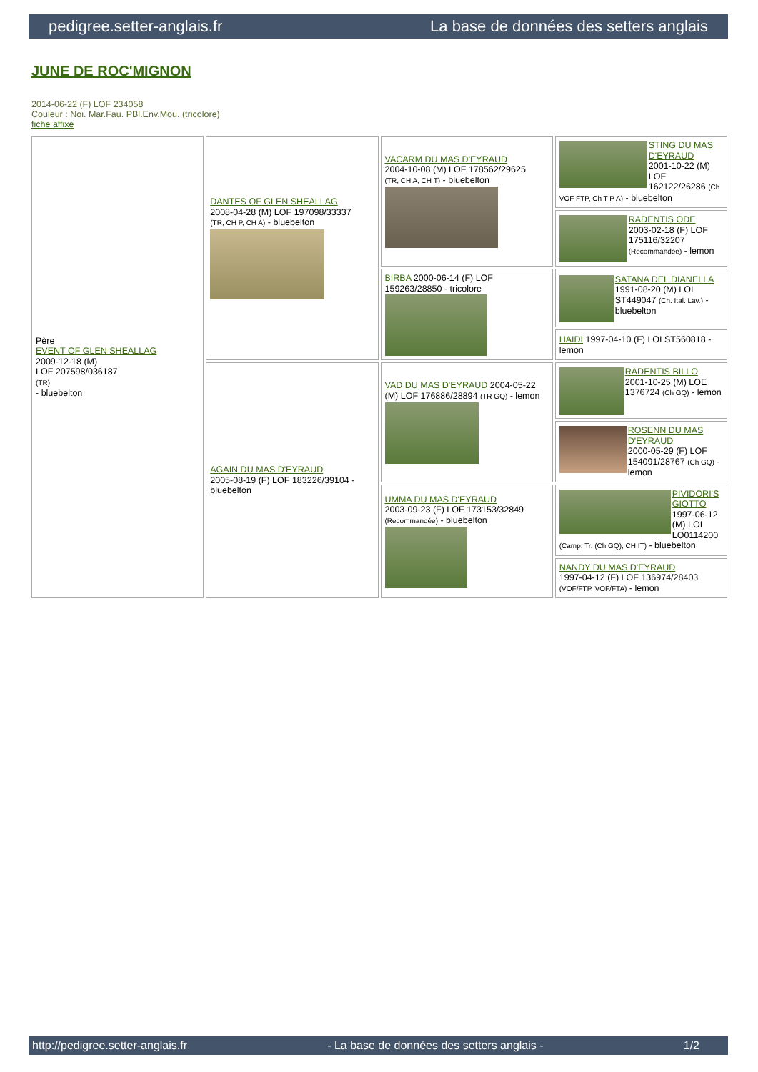pedigree.setter-anglais.fr La base de données des setters anglais
JUNE DE ROC'MIGNON
2014-06-22 (F) LOF 234058
Couleur : Noi. Mar.Fau. PBl.Env.Mou. (tricolore)
fiche affixe
| Père EVENT OF GLEN SHEALLAG 2009-12-18 (M) LOF 207598/036187 (TR) - bluebelton | DANTES OF GLEN SHEALLAG 2008-04-28 (M) LOF 197098/33337 (TR, CH P, CH A) - bluebelton | VACARM DU MAS D'EYRAUD 2004-10-08 (M) LOF 178562/29625 (TR, CH A, CH T) - bluebelton | STING DU MAS D'EYRAUD 2001-10-22 (M) LOF 162122/26286 (Ch VOF FTP, Ch T P A) - bluebelton |
| | | | RADENTIS ODE 2003-02-18 (F) LOF 175116/32207 (Recommandée) - lemon |
| | | BIRBA 2000-06-14 (F) LOF 159263/28850 - tricolore | SATANA DEL DIANELLA 1991-08-20 (M) LOI ST449047 (Ch. Ital. Lav.) - bluebelton |
| | | | HAIDI 1997-04-10 (F) LOI ST560818 - lemon |
| | AGAIN DU MAS D'EYRAUD 2005-08-19 (F) LOF 183226/39104 - bluebelton | VAD DU MAS D'EYRAUD 2004-05-22 (M) LOF 176886/28894 (TR GQ) - lemon | RADENTIS BILLO 2001-10-25 (M) LOE 1376724 (Ch GQ) - lemon |
| | | | ROSENN DU MAS D'EYRAUD 2000-05-29 (F) LOF 154091/28767 (Ch GQ) - lemon |
| | | UMMA DU MAS D'EYRAUD 2003-09-23 (F) LOF 173153/32849 (Recommandée) - bluebelton | PIVIDORI'S GIOTTO 1997-06-12 (M) LOI LO0114200 (Camp. Tr. (Ch GQ), CH IT) - bluebelton |
| | | | NANDY DU MAS D'EYRAUD 1997-04-12 (F) LOF 136974/28403 (VOF/FTP, VOF/FTA) - lemon |
http://pedigree.setter-anglais.fr - La base de données des setters anglais - 1/2